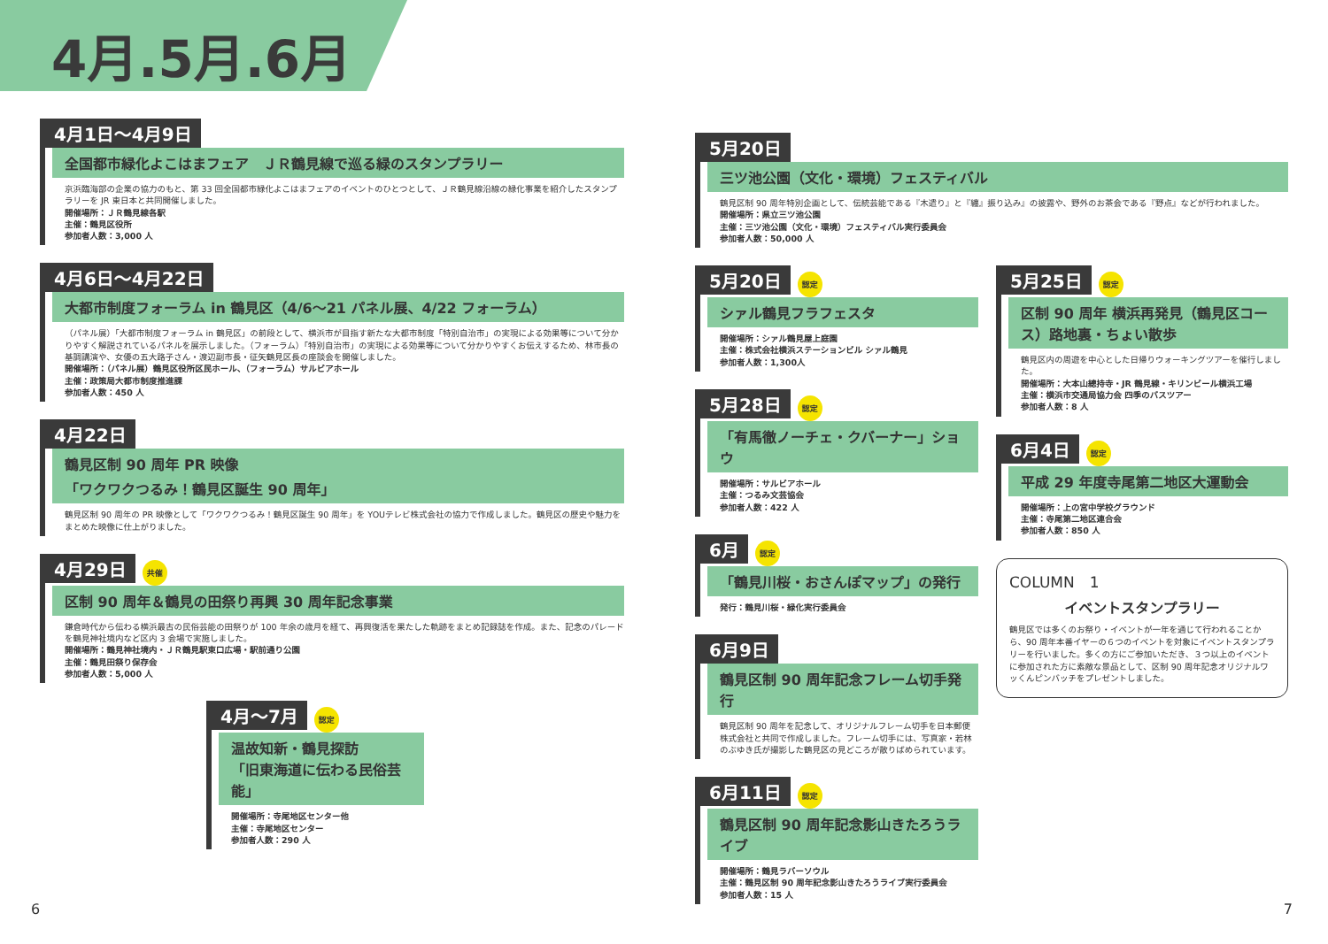4月.5月.6月
4月1日～4月9日
全国都市緑化よこはまフェア　ＪＲ鶴見線で巡る緑のスタンプラリー
京浜臨海部の企業の協力のもと、第 33 回全国都市緑化よこはまフェアのイベントのひとつとして、ＪＲ鶴見線沿線の緑化事業を紹介したスタンプラリーを JR 東日本と共同開催しました。
開催場所：ＪＲ鶴見線各駅
主催：鶴見区役所
参加者人数：3,000 人
4月6日～4月22日
大都市制度フォーラム in 鶴見区（4/6～21 パネル展、4/22 フォーラム）
（パネル展）「大都市制度フォーラム in 鶴見区」の前段として、横浜市が目指す新たな大都市制度「特別自治市」の実現による効果等について分かりやすく解説されているパネルを展示しました。（フォーラム）「特別自治市」の実現による効果等について分かりやすくお伝えするため、林市長の基調講演や、女優の五大路子さん・渡辺副市長・征矢鶴見区長の座談会を開催しました。
開催場所：（パネル展）鶴見区役所区民ホール、（フォーラム）サルビアホール
主催：政策局大都市制度推進課
参加者人数：450 人
4月22日
鶴見区制 90 周年 PR 映像
「ワクワクつるみ！鶴見区誕生 90 周年」
鶴見区制 90 周年の PR 映像として「ワクワクつるみ！鶴見区誕生 90 周年」を YOUテレビ株式会社の協力で作成しました。鶴見区の歴史や魅力をまとめた映像に仕上がりました。
4月29日 共催
区制 90 周年＆鶴見の田祭り再興 30 周年記念事業
鎌倉時代から伝わる横浜最古の民俗芸能の田祭りが 100 年余の歳月を経て、再興復活を果たした軌跡をまとめ記録誌を作成。また、記念のパレードを鶴見神社境内など区内 3 会場で実施しました。
開催場所：鶴見神社境内・ＪＲ鶴見駅東口広場・駅前通り公園
主催：鶴見田祭り保存会
参加者人数：5,000 人
4月～7月 認定
温故知新・鶴見探訪
「旧東海道に伝わる民俗芸能」
開催場所：寺尾地区センター他
主催：寺尾地区センター
参加者人数：290 人
5月20日
三ツ池公園（文化・環境）フェスティバル
鶴見区制 90 周年特別企画として、伝統芸能である『木遣り』と『纏』振り込み』の披露や、野外のお茶会である『野点』などが行われました。
開催場所：県立三ツ池公園
主催：三ツ池公園（文化・環境）フェスティバル実行委員会
参加者人数：50,000 人
5月20日 認定
シァル鶴見フラフェスタ
開催場所：シァル鶴見屋上庭園
主催：株式会社横浜ステーションビル シァル鶴見
参加者人数：1,300人
5月28日 認定
「有馬徹ノーチェ・クバーナー」ショウ
開催場所：サルビアホール
主催：つるみ文芸協会
参加者人数：422 人
6月 認定
「鶴見川桜・おさんぽマップ」の発行
発行：鶴見川桜・緑化実行委員会
6月9日
鶴見区制 90 周年記念フレーム切手発行
鶴見区制 90 周年を記念して、オリジナルフレーム切手を日本郵便株式会社と共同で作成しました。フレーム切手には、写真家・若林のぶゆき氏が撮影した鶴見区の見どころが散りばめられています。
6月11日 認定
鶴見区制 90 周年記念影山きたろうライブ
開催場所：鶴見ラバーソウル
主催：鶴見区制 90 周年記念影山きたろうライブ実行委員会
参加者人数：15 人
5月25日 認定
区制 90 周年 横浜再発見（鶴見区コース）路地裏・ちょい散歩
鶴見区内の周遊を中心とした日帰りウォーキングツアーを催行しました。
開催場所：大本山總持寺・JR 鶴見線・キリンビール横浜工場
主催：横浜市交通局協力会 四季のバスツアー
参加者人数：8 人
6月4日 認定
平成 29 年度寺尾第二地区大運動会
開催場所：上の宮中学校グラウンド
主催：寺尾第二地区連合会
参加者人数：850 人
COLUMN　1
イベントスタンプラリー
鶴見区では多くのお祭り・イベントが一年を通じて行われることから、90 周年本番イヤーの６つのイベントを対象にイベントスタンプラリーを行いました。多くの方にご参加いただき、３つ以上のイベントに参加された方に素敵な景品として、区制 90 周年記念オリジナルワッくんピンバッチをプレゼントしました。
6 7